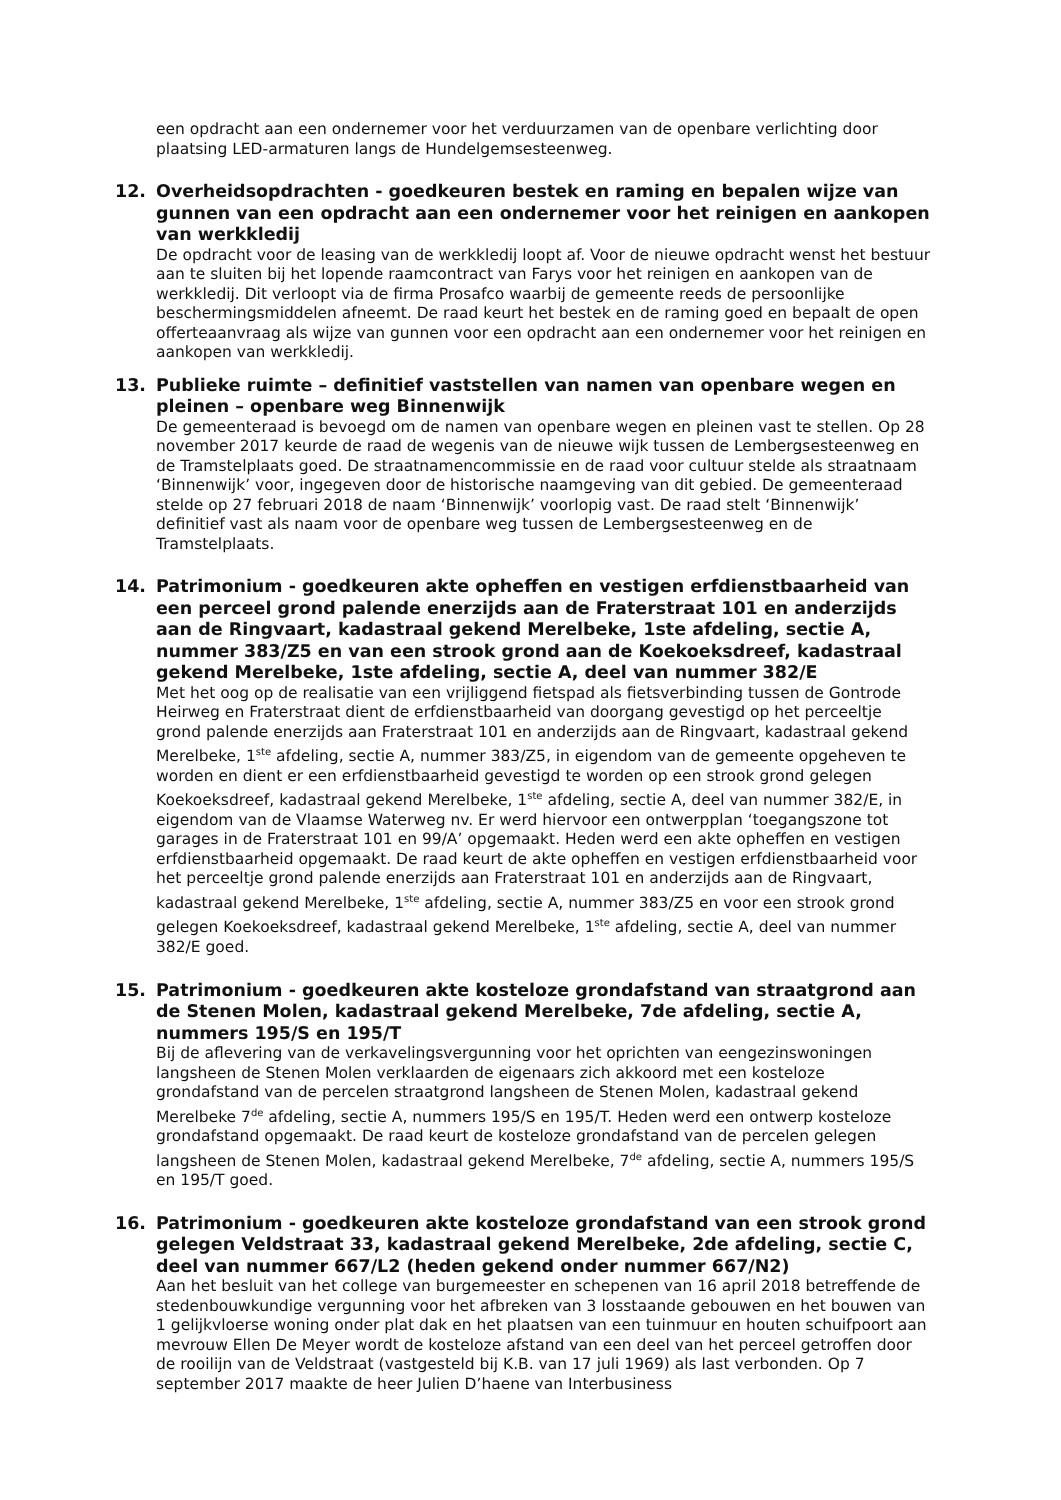een opdracht aan een ondernemer voor het verduurzamen van de openbare verlichting door plaatsing LED-armaturen langs de Hundelgemsesteenweg.
12. Overheidsopdrachten - goedkeuren bestek en raming en bepalen wijze van gunnen van een opdracht aan een ondernemer voor het reinigen en aankopen van werkkledij
De opdracht voor de leasing van de werkkledij loopt af. Voor de nieuwe opdracht wenst het bestuur aan te sluiten bij het lopende raamcontract van Farys voor het reinigen en aankopen van de werkkledij. Dit verloopt via de firma Prosafco waarbij de gemeente reeds de persoonlijke beschermingsmiddelen afneemt. De raad keurt het bestek en de raming goed en bepaalt de open offerteaanvraag als wijze van gunnen voor een opdracht aan een ondernemer voor het reinigen en aankopen van werkkledij.
13. Publieke ruimte – definitief vaststellen van namen van openbare wegen en pleinen – openbare weg Binnenwijk
De gemeenteraad is bevoegd om de namen van openbare wegen en pleinen vast te stellen. Op 28 november 2017 keurde de raad de wegenis van de nieuwe wijk tussen de Lembergsesteenweg en de Tramstelplaats goed. De straatnamencommissie en de raad voor cultuur stelde als straatnaam ‘Binnenwijk’ voor, ingegeven door de historische naamgeving van dit gebied. De gemeenteraad stelde op 27 februari 2018 de naam ‘Binnenwijk’ voorlopig vast. De raad stelt ‘Binnenwijk’ definitief vast als naam voor de openbare weg tussen de Lembergsesteenweg en de Tramstelplaats.
14. Patrimonium - goedkeuren akte opheffen en vestigen erfdienstbaarheid van een perceel grond palende enerzijds aan de Fraterstraat 101 en anderzijds aan de Ringvaart, kadastraal gekend Merelbeke, 1ste afdeling, sectie A, nummer 383/Z5 en van een strook grond aan de Koekoeksdreef, kadastraal gekend Merelbeke, 1ste afdeling, sectie A, deel van nummer 382/E
Met het oog op de realisatie van een vrijliggend fietspad als fietsverbinding tussen de Gontrode Heirweg en Fraterstraat dient de erfdienstbaarheid van doorgang gevestigd op het perceeltje grond palende enerzijds aan Fraterstraat 101 en anderzijds aan de Ringvaart, kadastraal gekend Merelbeke, 1<sup>ste</sup> afdeling, sectie A, nummer 383/Z5, in eigendom van de gemeente opgeheven te worden en dient er een erfdienstbaarheid gevestigd te worden op een strook grond gelegen Koekoeksdreef, kadastraal gekend Merelbeke, 1<sup>ste</sup> afdeling, sectie A, deel van nummer 382/E, in eigendom van de Vlaamse Waterweg nv. Er werd hiervoor een ontwerpplan ‘toegangszone tot garages in de Fraterstraat 101 en 99/A’ opgemaakt. Heden werd een akte opheffen en vestigen erfdienstbaarheid opgemaakt. De raad keurt de akte opheffen en vestigen erfdienstbaarheid voor het perceeltje grond palende enerzijds aan Fraterstraat 101 en anderzijds aan de Ringvaart, kadastraal gekend Merelbeke, 1<sup>ste</sup> afdeling, sectie A, nummer 383/Z5 en voor een strook grond gelegen Koekoeksdreef, kadastraal gekend Merelbeke, 1<sup>ste</sup> afdeling, sectie A, deel van nummer 382/E goed.
15. Patrimonium - goedkeuren akte kosteloze grondafstand van straatgrond aan de Stenen Molen, kadastraal gekend Merelbeke, 7de afdeling, sectie A, nummers 195/S en 195/T
Bij de aflevering van de verkavelingsvergunning voor het oprichten van eengezinswoningen langsheen de Stenen Molen verklaarden de eigenaars zich akkoord met een kosteloze grondafstand van de percelen straatgrond langsheen de Stenen Molen, kadastraal gekend Merelbeke 7<sup>de</sup> afdeling, sectie A, nummers 195/S en 195/T. Heden werd een ontwerp kosteloze grondafstand opgemaakt. De raad keurt de kosteloze grondafstand van de percelen gelegen langsheen de Stenen Molen, kadastraal gekend Merelbeke, 7<sup>de</sup> afdeling, sectie A, nummers 195/S en 195/T goed.
16. Patrimonium - goedkeuren akte kosteloze grondafstand van een strook grond gelegen Veldstraat 33, kadastraal gekend Merelbeke, 2de afdeling, sectie C, deel van nummer 667/L2 (heden gekend onder nummer 667/N2)
Aan het besluit van het college van burgemeester en schepenen van 16 april 2018 betreffende de stedenbouwkundige vergunning voor het afbreken van 3 losstaande gebouwen en het bouwen van 1 gelijkvloerse woning onder plat dak en het plaatsen van een tuinmuur en houten schuifpoort aan mevrouw Ellen De Meyer wordt de kosteloze afstand van een deel van het perceel getroffen door de rooilijn van de Veldstraat (vastgesteld bij K.B. van 17 juli 1969) als last verbonden. Op 7 september 2017 maakte de heer Julien D’haene van Interbusiness